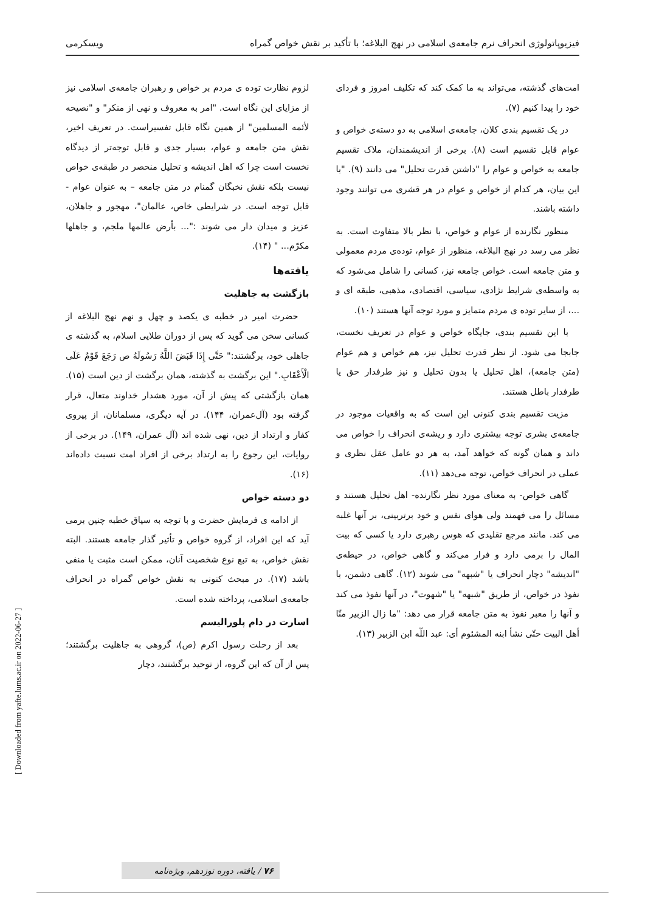فیزیوپاتولوژی انحراف نرم جامعه‌ی اسلامی در نهج البلاغه؛ با تأکید بر نقش خواص گمراه ویسکرمی
امت‌های گذشته، می‌تواند به ما کمک کند که تکلیف امروز و فردای خود را پیدا کنیم (۷).
در یک تقسیم بندی کلان، جامعه‌ی اسلامی به دو دسته‌ی خواص و عوام قابل تقسیم است (۸). برخی از اندیشمندان، ملاک تقسیم جامعه به خواص و عوام را "داشتن قدرت تحلیل" می دانند (۹). "با این بیان، هر کدام از خواص و عوام در هر قشری می توانند وجود داشته باشند.
منظور نگارنده از عوام و خواص، با نظر بالا متفاوت است. به نظر می رسد در نهج البلاغه، منظور از عوام، توده‌ی مردم معمولی و متن جامعه است. خواص جامعه نیز، کسانی را شامل می‌شود که به واسطه‌ی شرایط نژادی، سیاسی، اقتصادی، مذهبی، طبقه ای و ...، از سایر توده ی مردم متمایز و مورد توجه آنها هستند (۱۰).
با این تقسیم بندی، جایگاه خواص و عوام در تعریف نخست، جابجا می شود. از نظر قدرت تحلیل نیز، هم خواص و هم عوام (متن جامعه)، اهل تحلیل یا بدون تحلیل و نیز طرفدار حق یا طرفدار باطل هستند.
مزیت تقسیم بندی کنونی این است که به واقعیات موجود در جامعه‌ی بشری توجه بیشتری دارد و ریشه‌ی انحراف را خواص می داند و همان گونه که خواهد آمد، به هر دو عامل عقل نظری و عملی در انحراف خواص، توجه می‌دهد (۱۱).
گاهی خواص- به معنای مورد نظر نگارنده- اهل تحلیل هستند و مسائل را می فهمند ولی هوای نفس و خود برتربینی، بر آنها غلبه می کند. مانند مرجع تقلیدی که هوس رهبری دارد یا کسی که بیت المال را برمی دارد و فرار می‌کند و گاهی خواص، در حیطه‌ی "اندیشه" دچار انحراف یا "شبهه" می شوند (۱۲). گاهی دشمن، با نفوذ در خواص، از طریق "شبهه" یا "شهوت"، در آنها نفوذ می کند و آنها را معبر نفوذ به متن جامعه قرار می دهد: "ما زال الزبیر منّا أهل البیت حتّی نشأ ابنه المشئوم أی: عبد اللّه ابن الزبیر (۱۳).
لزوم نظارت توده ی مردم بر خواص و رهبران جامعه‌ی اسلامی نیز از مزایای این نگاه است. "امر به معروف و نهی از منکر" و "نصیحه لأئمه المسلمین" از همین نگاه قابل تفسیراست. در تعریف اخیر، نقش متن جامعه و عوام، بسیار جدی و قابل توجه‌تر از دیدگاه نخست است چرا که اهل اندیشه و تحلیل منحصر در طبقه‌ی خواص نیست بلکه نقش نخبگان گمنام در متن جامعه – به عنوان عوام - قابل توجه است. در شرایطی خاص، عالمان"، مهجور و جاهلان، عزیز و میدان دار می شوند :"... بأرض عالمها ملجم، و جاهلها مکرّم... " (۱۴).
یافته‌ها
بازگشت به جاهلیت
حضرت امیر در خطبه ی یکصد و چهل و نهم نهج البلاغه از کسانی سخن می گوید که پس از دوران طلایی اسلام، به گذشته ی جاهلی خود، برگشتند:" حَتَّی إِذَا قَبَضَ اللَّهُ رَسُولَهُ ص رَجَعَ قَوْمٌ عَلَی الْأَعْقَابِ." این برگشت به گذشته، همان برگشت از دین است (۱۵). همان بازگشتی که پیش از آن، مورد هشدار خداوند متعال، قرار گرفته بود (آل‌عمران، ۱۴۴). در آیه دیگری، مسلمانان، از پیروی کفار و ارتداد از دین، نهی شده اند (آل عمران، ۱۴۹). در برخی از روایات، این رجوع را به ارتداد برخی از افراد امت نسبت داده‌اند (۱۶).
دو دسته خواص
از ادامه ی فرمایش حضرت و با توجه به سیاق خطبه چنین برمی آید که این افراد، از گروه خواص و تأثیر گذار جامعه هستند. البته نقش خواص، به تبع نوع شخصیت آنان، ممکن است مثبت یا منفی باشد (۱۷). در مبحث کنونی به نقش خواص گمراه در انحراف جامعه‌ی اسلامی، پرداخته شده است.
اسارت در دام پلورالیسم
بعد از رحلت رسول اکرم (ص)، گروهی به جاهلیت برگشتند؛ پس از آن که این گروه، از توحید برگشتند، دچار
[ Downloaded from yafte.lums.ac.ir on 2022-06-27 ]
۷۶ / یافته، دوره نوزدهم، ویژه‌نامه